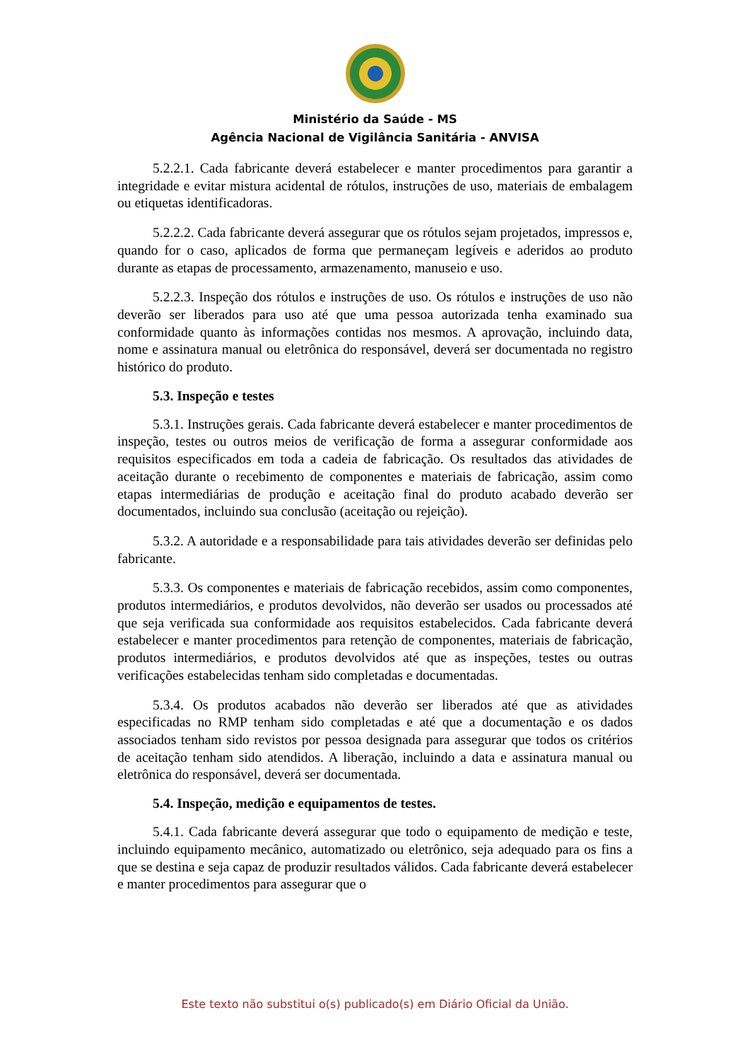Ministério da Saúde - MS
Agência Nacional de Vigilância Sanitária - ANVISA
5.2.2.1. Cada fabricante deverá estabelecer e manter procedimentos para garantir a integridade e evitar mistura acidental de rótulos, instruções de uso, materiais de embalagem ou etiquetas identificadoras.
5.2.2.2. Cada fabricante deverá assegurar que os rótulos sejam projetados, impressos e, quando for o caso, aplicados de forma que permaneçam legíveis e aderidos ao produto durante as etapas de processamento, armazenamento, manuseio e uso.
5.2.2.3. Inspeção dos rótulos e instruções de uso. Os rótulos e instruções de uso não deverão ser liberados para uso até que uma pessoa autorizada tenha examinado sua conformidade quanto às informações contidas nos mesmos. A aprovação, incluindo data, nome e assinatura manual ou eletrônica do responsável, deverá ser documentada no registro histórico do produto.
5.3. Inspeção e testes
5.3.1. Instruções gerais. Cada fabricante deverá estabelecer e manter procedimentos de inspeção, testes ou outros meios de verificação de forma a assegurar conformidade aos requisitos especificados em toda a cadeia de fabricação. Os resultados das atividades de aceitação durante o recebimento de componentes e materiais de fabricação, assim como etapas intermediárias de produção e aceitação final do produto acabado deverão ser documentados, incluindo sua conclusão (aceitação ou rejeição).
5.3.2. A autoridade e a responsabilidade para tais atividades deverão ser definidas pelo fabricante.
5.3.3. Os componentes e materiais de fabricação recebidos, assim como componentes, produtos intermediários, e produtos devolvidos, não deverão ser usados ou processados até que seja verificada sua conformidade aos requisitos estabelecidos. Cada fabricante deverá estabelecer e manter procedimentos para retenção de componentes, materiais de fabricação, produtos intermediários, e produtos devolvidos até que as inspeções, testes ou outras verificações estabelecidas tenham sido completadas e documentadas.
5.3.4. Os produtos acabados não deverão ser liberados até que as atividades especificadas no RMP tenham sido completadas e até que a documentação e os dados associados tenham sido revistos por pessoa designada para assegurar que todos os critérios de aceitação tenham sido atendidos. A liberação, incluindo a data e assinatura manual ou eletrônica do responsável, deverá ser documentada.
5.4. Inspeção, medição e equipamentos de testes.
5.4.1. Cada fabricante deverá assegurar que todo o equipamento de medição e teste, incluindo equipamento mecânico, automatizado ou eletrônico, seja adequado para os fins a que se destina e seja capaz de produzir resultados válidos. Cada fabricante deverá estabelecer e manter procedimentos para assegurar que o
Este texto não substitui o(s) publicado(s) em Diário Oficial da União.